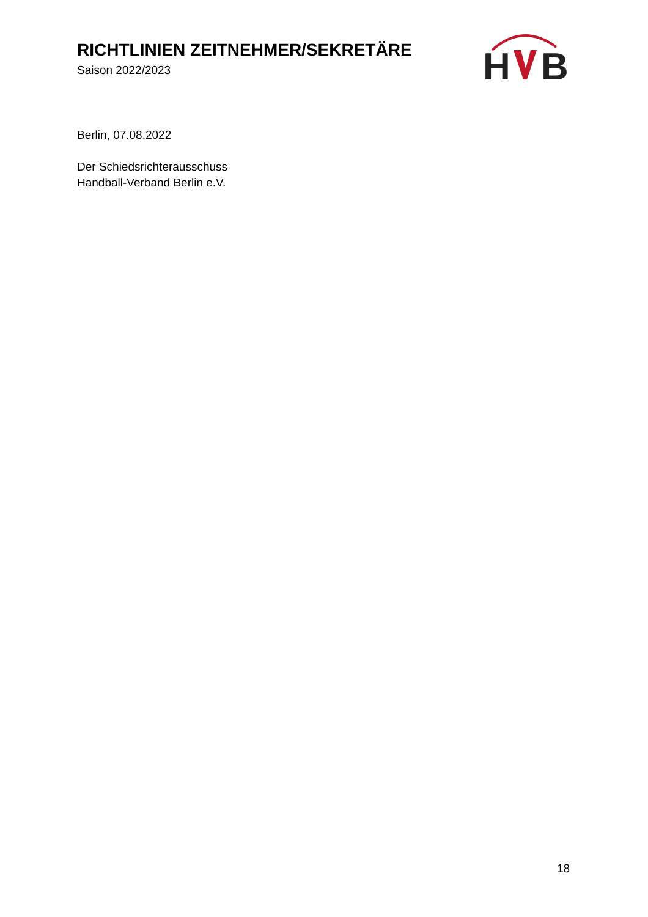RICHTLINIEN ZEITNEHMER/SEKRETÄRE
Saison 2022/2023
H
B
Berlin, 07.08.2022
Der Schiedsrichterausschuss
Handball-Verband Berlin e.V.
18